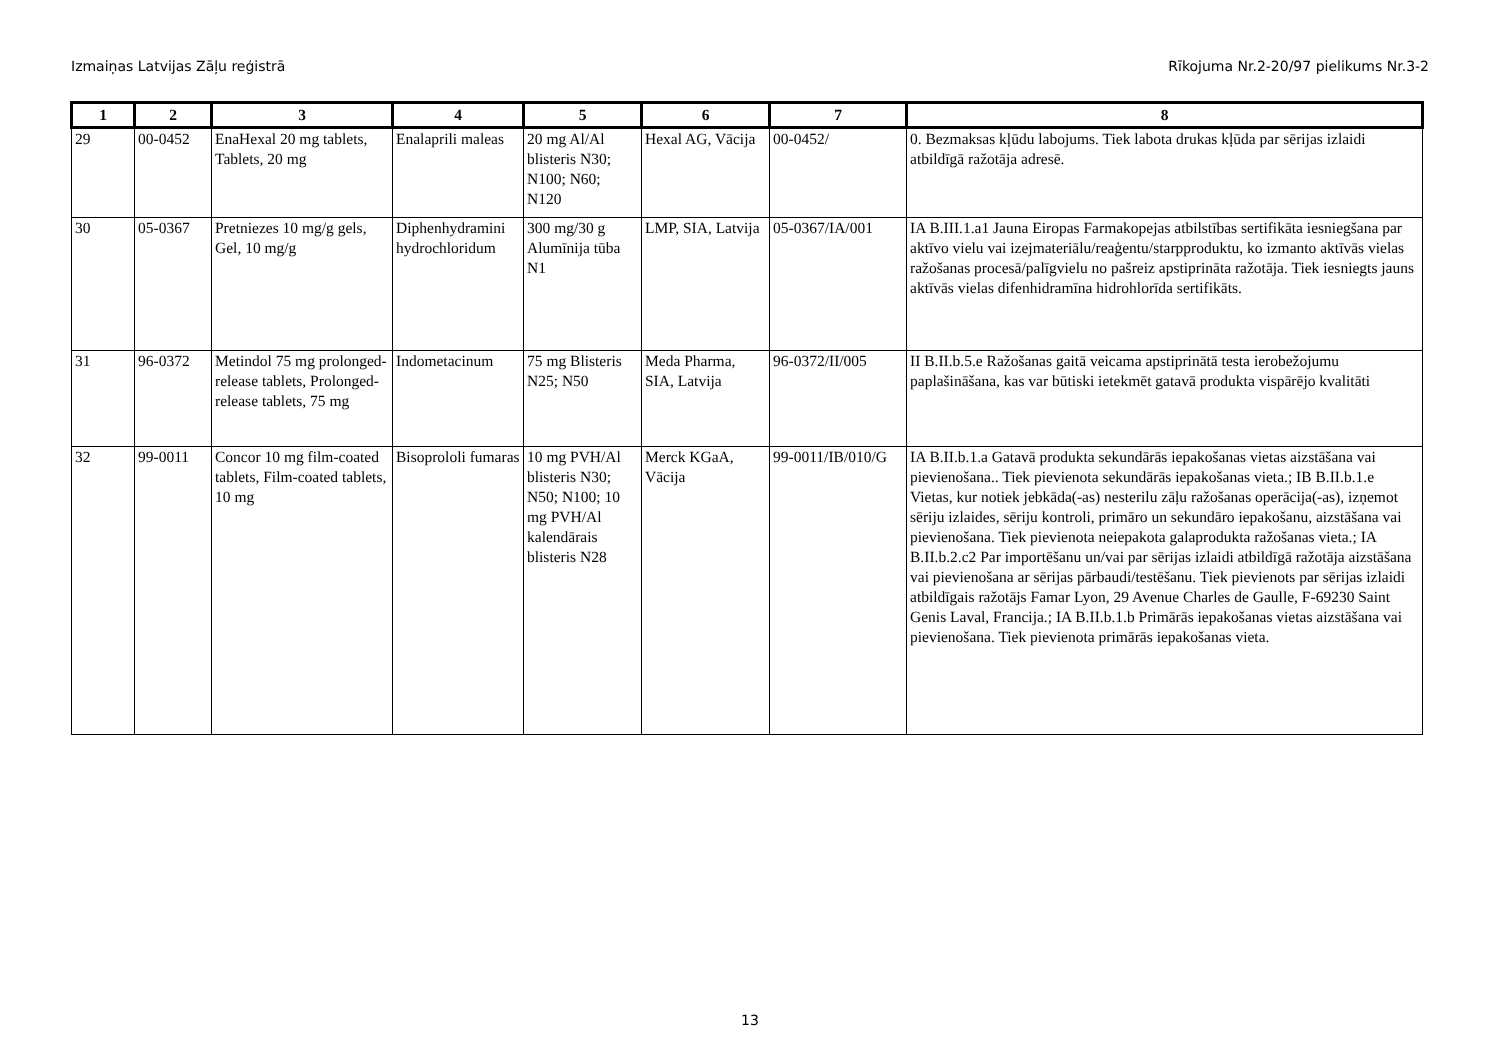Izmaiņas Latvijas Zāļu reģistrā Rīkojuma Nr.2-20/97 pielikums Nr.3-2
| 1 | 2 | 3 | 4 | 5 | 6 | 7 | 8 |
| --- | --- | --- | --- | --- | --- | --- | --- |
| 29 | 00-0452 | EnaHexal 20 mg tablets, Tablets, 20 mg | Enalaprili maleas | 20 mg Al/Al blisteris N30; N100; N60; N120 | Hexal AG, Vācija | 00-0452/ | 0. Bezmaksas kļūdu labojums. Tiek labota drukas kļūda par sērijas izlaidi atbildīgā ražotāja adresē. |
| 30 | 05-0367 | Pretniezes 10 mg/g gels, Gel, 10 mg/g | Diphenhydramini hydrochloridum | 300 mg/30 g Alumīnija tūba N1 | LMP, SIA, Latvija | 05-0367/IA/001 | IA B.III.1.a1 Jauna Eiropas Farmakopejas atbilstības sertifikāta iesniegšana par aktīvo vielu vai izejmateriālu/reaģentu/starpproduktu, ko izmanto aktīvās vielas ražošanas procesā/palīgvielu no pašreiz apstiprināta ražotāja. Tiek iesniegts jauns aktīvās vielas difenhidramīna hidrohlorīda sertifikāts. |
| 31 | 96-0372 | Metindol 75 mg prolonged-release tablets, Prolonged-release tablets, 75 mg | Indometacinum | 75 mg Blisteris N25; N50 | Meda Pharma, SIA, Latvija | 96-0372/II/005 | II B.II.b.5.e Ražošanas gaitā veicama apstiprinātā testa ierobežojumu paplašināšana, kas var būtiski ietekmēt gatavā produkta vispārējo kvalitāti |
| 32 | 99-0011 | Concor 10 mg film-coated tablets, Film-coated tablets, 10 mg | Bisoprololi fumaras | 10 mg PVH/Al blisteris N30; N50; N100; 10 mg PVH/Al kalendārais blisteris N28 | Merck KGaA, Vācija | 99-0011/IB/010/G | IA B.II.b.1.a Gatavā produkta sekundārās iepakošanas vietas aizstāšana vai pievienošana.. Tiek pievienota sekundārās iepakošanas vieta.; IB B.II.b.1.e Vietas, kur notiek jebkāda(-as) nesterilu zāļu ražošanas operācija(-as), izņemot sēriju izlaides, sēriju kontroli, primāro un sekundāro iepakošanu, aizstāšana vai pievienošana. Tiek pievienota neiepakota galaprodukta ražošanas vieta.; IA B.II.b.2.c2 Par importēšanu un/vai par sērijas izlaidi atbildīgā ražotāja aizstāšana vai pievienošana ar sērijas pārbaudi/testēšanu. Tiek pievienots par sērijas izlaidi atbildīgais ražotājs Famar Lyon, 29 Avenue Charles de Gaulle, F-69230 Saint Genis Laval, Francija.; IA B.II.b.1.b Primārās iepakošanas vietas aizstāšana vai pievienošana. Tiek pievienota primārās iepakošanas vieta. |
13